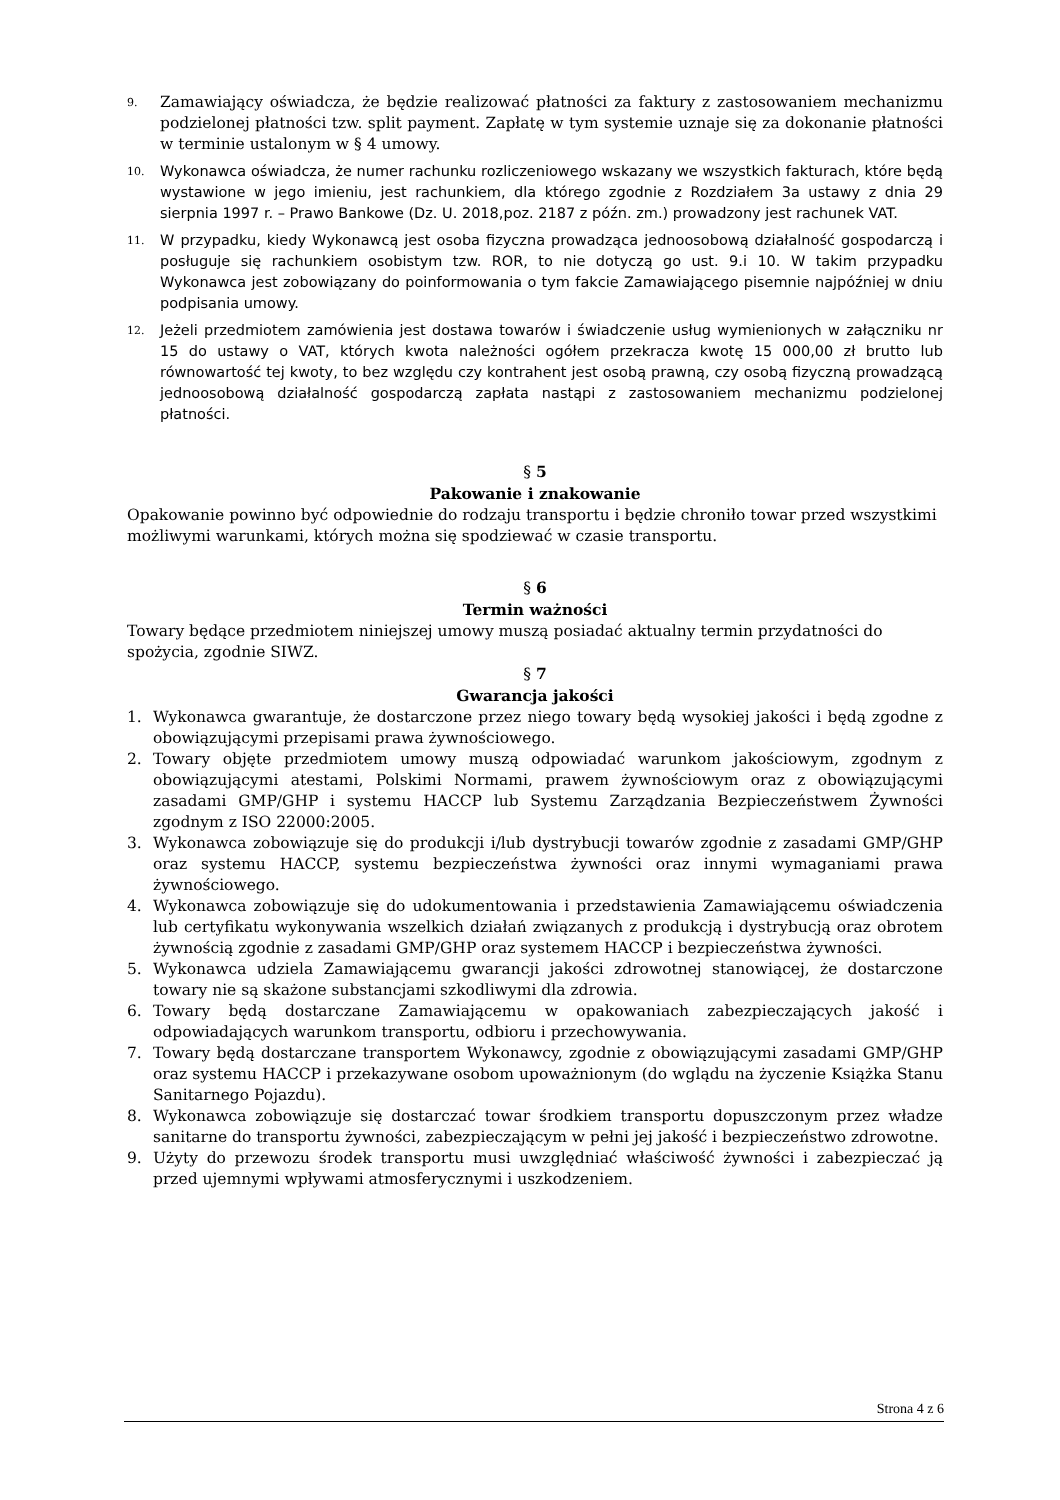9. Zamawiający oświadcza, że będzie realizować płatności za faktury z zastosowaniem mechanizmu podzielonej płatności tzw. split payment. Zapłatę w tym systemie uznaje się za dokonanie płatności w terminie ustalonym w § 4 umowy.
10. Wykonawca oświadcza, że numer rachunku rozliczeniowego wskazany we wszystkich fakturach, które będą wystawione w jego imieniu, jest rachunkiem, dla którego zgodnie z Rozdziałem 3a ustawy z dnia 29 sierpnia 1997 r. – Prawo Bankowe (Dz. U. 2018,poz. 2187 z późn. zm.) prowadzony jest rachunek VAT.
11. W przypadku, kiedy Wykonawcą jest osoba fizyczna prowadząca jednoosobową działalność gospodarczą i posługuje się rachunkiem osobistym tzw. ROR, to nie dotyczą go ust. 9.i 10. W takim przypadku Wykonawca jest zobowiązany do poinformowania o tym fakcie Zamawiającego pisemnie najpóźniej w dniu podpisania umowy.
12. Jeżeli przedmiotem zamówienia jest dostawa towarów i świadczenie usług wymienionych w załączniku nr 15 do ustawy o VAT, których kwota należności ogółem przekracza kwotę 15 000,00 zł brutto lub równowartość tej kwoty, to bez względu czy kontrahent jest osobą prawną, czy osobą fizyczną prowadzącą jednoosobową działalność gospodarczą zapłata nastąpi z zastosowaniem mechanizmu podzielonej płatności.
§ 5
Pakowanie i znakowanie
Opakowanie powinno być odpowiednie do rodzaju transportu i będzie chroniło towar przed wszystkimi możliwymi warunkami, których można się spodziewać w czasie transportu.
§ 6
Termin ważności
Towary będące przedmiotem niniejszej umowy muszą posiadać aktualny termin przydatności do spożycia, zgodnie SIWZ.
§ 7
Gwarancja jakości
1. Wykonawca gwarantuje, że dostarczone przez niego towary będą wysokiej jakości i będą zgodne z obowiązującymi przepisami prawa żywnościowego.
2. Towary objęte przedmiotem umowy muszą odpowiadać warunkom jakościowym, zgodnym z obowiązującymi atestami, Polskimi Normami, prawem żywnościowym oraz z obowiązującymi zasadami GMP/GHP i systemu HACCP lub Systemu Zarządzania Bezpieczeństwem Żywności zgodnym z ISO 22000:2005.
3. Wykonawca zobowiązuje się do produkcji i/lub dystrybucji towarów zgodnie z zasadami GMP/GHP oraz systemu HACCP, systemu bezpieczeństwa żywności oraz innymi wymaganiami prawa żywnościowego.
4. Wykonawca zobowiązuje się do udokumentowania i przedstawienia Zamawiającemu oświadczenia lub certyfikatu wykonywania wszelkich działań związanych z produkcją i dystrybucją oraz obrotem żywnością zgodnie z zasadami GMP/GHP oraz systemem HACCP i bezpieczeństwa żywności.
5. Wykonawca udziela Zamawiającemu gwarancji jakości zdrowotnej stanowiącej, że dostarczone towary nie są skażone substancjami szkodliwymi dla zdrowia.
6. Towary będą dostarczane Zamawiającemu w opakowaniach zabezpieczających jakość i odpowiadających warunkom transportu, odbioru i przechowywania.
7. Towary będą dostarczane transportem Wykonawcy, zgodnie z obowiązującymi zasadami GMP/GHP oraz systemu HACCP i przekazywane osobom upoważnionym (do wglądu na życzenie Książka Stanu Sanitarnego Pojazdu).
8. Wykonawca zobowiązuje się dostarczać towar środkiem transportu dopuszczonym przez władze sanitarne do transportu żywności, zabezpieczającym w pełni jej jakość i bezpieczeństwo zdrowotne.
9. Użyty do przewozu środek transportu musi uwzględniać właściwość żywności i zabezpieczać ją przed ujemnymi wpływami atmosferycznymi i uszkodzeniem.
Strona 4 z 6